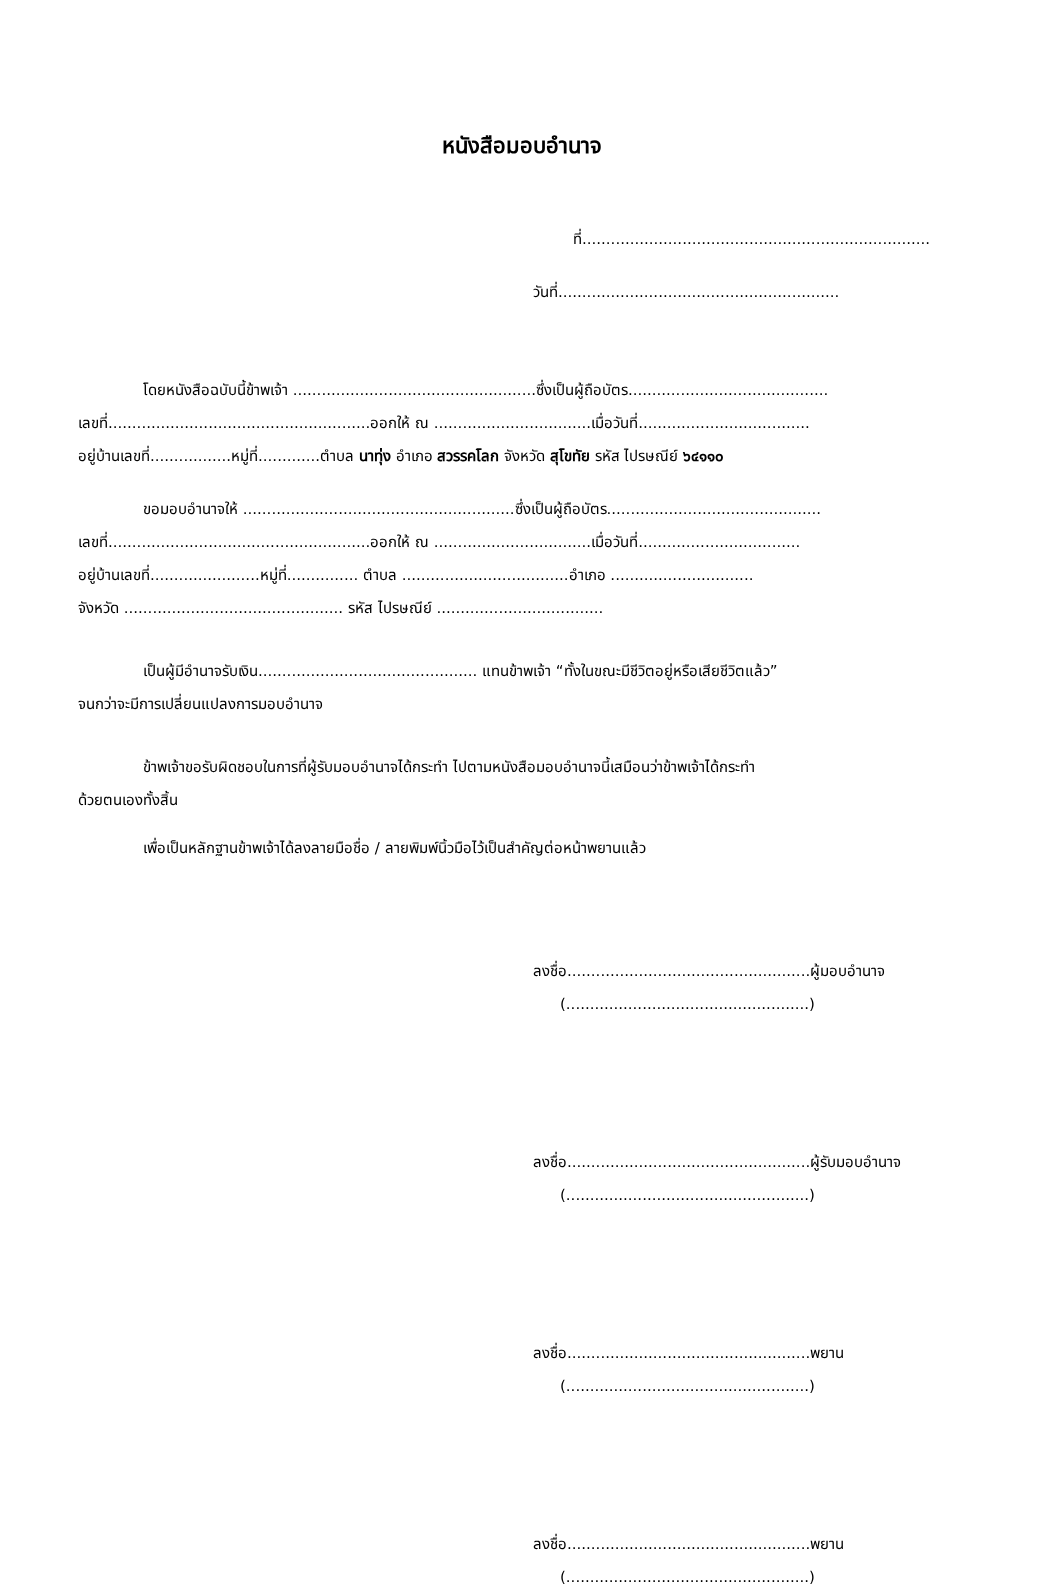หนังสือมอบอำนาจ
ที่.........................................................................
วันที่...........................................................
โดยหนังสือฉบับนี้ข้าพเจ้า ...................................................ซึ่งเป็นผู้ถือบัตร..........................................
เลขที่.......................................................ออกให้ ณ .................................เมื่อวันที่....................................
อยู่บ้านเลขที่.................หมู่ที่.............ตำบล นาทุ่ง อำเภอ สวรรคโลก จังหวัด สุโขทัย รหัส ไปรษณีย์ ๖๔๑๑๐
ขอมอบอำนาจให้ .........................................................ซึ่งเป็นผู้ถือบัตร.............................................
เลขที่.......................................................ออกให้ ณ .................................เมื่อวันที่..................................
อยู่บ้านเลขที่.......................หมู่ที่............... ตำบล ...................................อำเภอ ..............................
จังหวัด .............................................. รหัส ไปรษณีย์ ...................................
เป็นผู้มีอำนาจรับเงิน.............................................. แทนข้าพเจ้า “ทั้งในขณะมีชีวิตอยู่หรือเสียชีวิตแล้ว”
จนกว่าจะมีการเปลี่ยนแปลงการมอบอำนาจ
ข้าพเจ้าขอรับผิดชอบในการที่ผู้รับมอบอำนาจได้กระทำ ไปตามหนังสือมอบอำนาจนี้เสมือนว่าข้าพเจ้าได้กระทำ
ด้วยตนเองทั้งสิ้น
เพื่อเป็นหลักฐานข้าพเจ้าได้ลงลายมือชื่อ / ลายพิมพ์นิ้วมือไว้เป็นสำคัญต่อหน้าพยานแล้ว
ลงชื่อ...................................................ผู้มอบอำนาจ
(...................................................)
ลงชื่อ...................................................ผู้รับมอบอำนาจ
(...................................................)
ลงชื่อ...................................................พยาน
(...................................................)
ลงชื่อ...................................................พยาน
(...................................................)